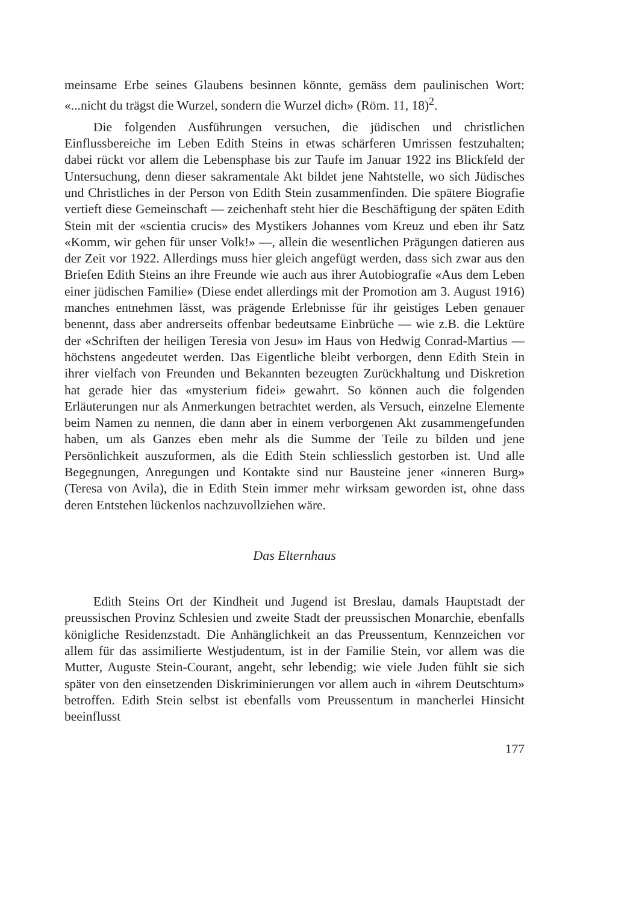meinsame Erbe seines Glaubens besinnen könnte, gemäss dem paulinischen Wort: «...nicht du trägst die Wurzel, sondern die Wurzel dich» (Röm. 11, 18)<sup>2</sup>.
Die folgenden Ausführungen versuchen, die jüdischen und christlichen Einflussbereiche im Leben Edith Steins in etwas schärferen Umrissen festzuhalten; dabei rückt vor allem die Lebensphase bis zur Taufe im Januar 1922 ins Blickfeld der Untersuchung, denn dieser sakramentale Akt bildet jene Nahtstelle, wo sich Jüdisches und Christliches in der Person von Edith Stein zusammenfinden. Die spätere Biografie vertieft diese Gemeinschaft — zeichenhaft steht hier die Beschäftigung der späten Edith Stein mit der «scientia crucis» des Mystikers Johannes vom Kreuz und eben ihr Satz «Komm, wir gehen für unser Volk!» —, allein die wesentlichen Prägungen datieren aus der Zeit vor 1922. Allerdings muss hier gleich angefügt werden, dass sich zwar aus den Briefen Edith Steins an ihre Freunde wie auch aus ihrer Autobiografie «Aus dem Leben einer jüdischen Familie» (Diese endet allerdings mit der Promotion am 3. August 1916) manches entnehmen lässt, was prägende Erlebnisse für ihr geistiges Leben genauer benennt, dass aber andrerseits offenbar bedeutsame Einbrüche — wie z.B. die Lektüre der «Schriften der heiligen Teresia von Jesu» im Haus von Hedwig Conrad-Martius — höchstens angedeutet werden. Das Eigentliche bleibt verborgen, denn Edith Stein in ihrer vielfach von Freunden und Bekannten bezeugten Zurückhaltung und Diskretion hat gerade hier das «mysterium fidei» gewahrt. So können auch die folgenden Erläuterungen nur als Anmerkungen betrachtet werden, als Versuch, einzelne Elemente beim Namen zu nennen, die dann aber in einem verborgenen Akt zusammengefunden haben, um als Ganzes eben mehr als die Summe der Teile zu bilden und jene Persönlichkeit auszuformen, als die Edith Stein schliesslich gestorben ist. Und alle Begegnungen, Anregungen und Kontakte sind nur Bausteine jener «inneren Burg» (Teresa von Avila), die in Edith Stein immer mehr wirksam geworden ist, ohne dass deren Entstehen lückenlos nachzuvollziehen wäre.
Das Elternhaus
Edith Steins Ort der Kindheit und Jugend ist Breslau, damals Hauptstadt der preussischen Provinz Schlesien und zweite Stadt der preussischen Monarchie, ebenfalls königliche Residenzstadt. Die Anhänglichkeit an das Preussentum, Kennzeichen vor allem für das assimilierte Westjudentum, ist in der Familie Stein, vor allem was die Mutter, Auguste Stein-Courant, angeht, sehr lebendig; wie viele Juden fühlt sie sich später von den einsetzenden Diskriminierungen vor allem auch in «ihrem Deutschtum» betroffen. Edith Stein selbst ist ebenfalls vom Preussentum in mancherlei Hinsicht beeinflusst
177